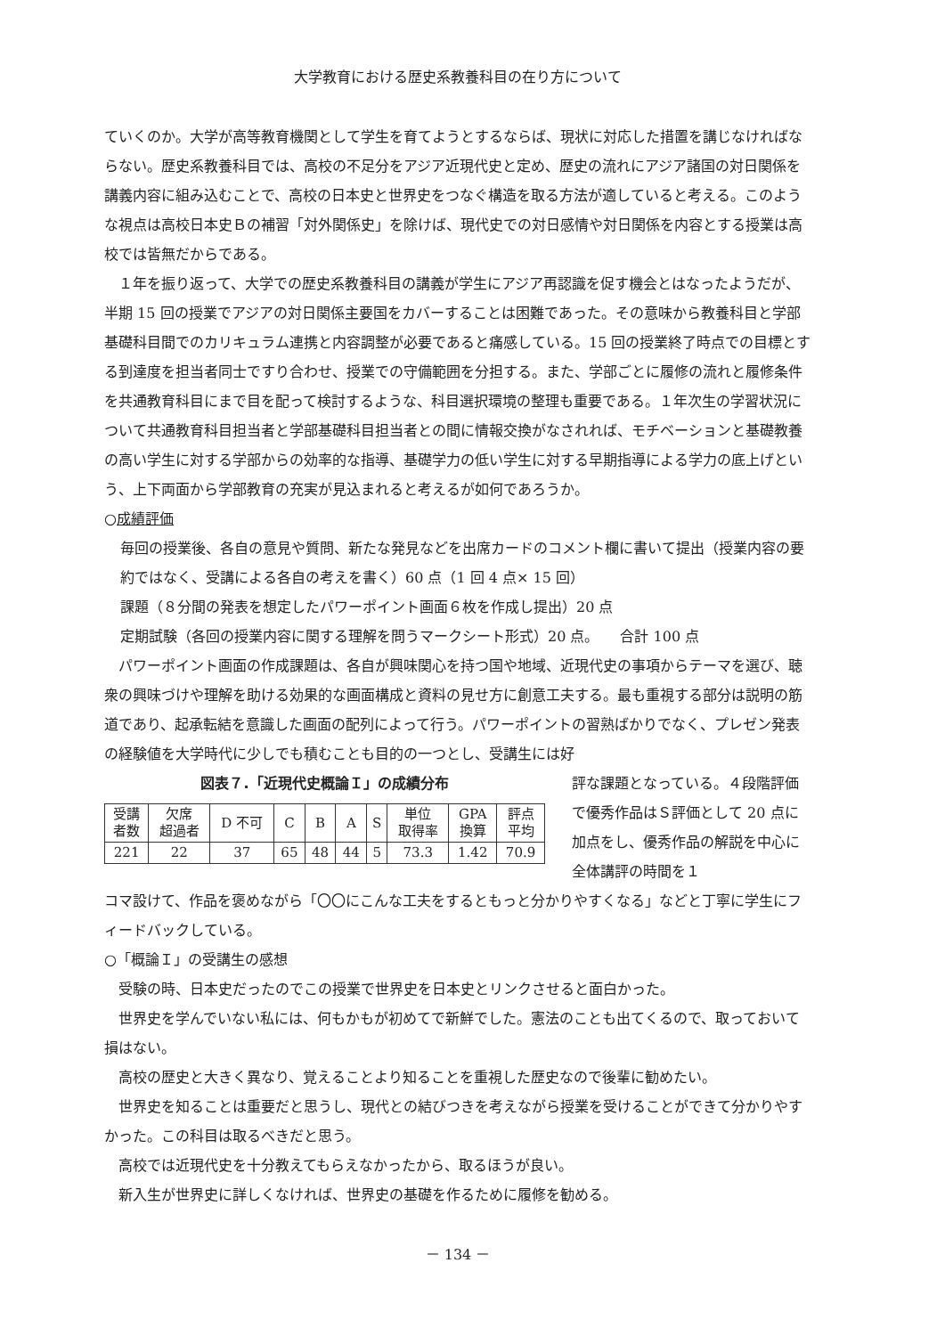大学教育における歴史系教養科目の在り方について
ていくのか。大学が高等教育機関として学生を育てようとするならば、現状に対応した措置を講じなければならない。歴史系教養科目では、高校の不足分をアジア近現代史と定め、歴史の流れにアジア諸国の対日関係を講義内容に組み込むことで、高校の日本史と世界史をつなぐ構造を取る方法が適していると考える。このような視点は高校日本史Ｂの補習「対外関係史」を除けば、現代史での対日感情や対日関係を内容とする授業は高校では皆無だからである。
　１年を振り返って、大学での歴史系教養科目の講義が学生にアジア再認識を促す機会とはなったようだが、半期 15 回の授業でアジアの対日関係主要国をカバーすることは困難であった。その意味から教養科目と学部基礎科目間でのカリキュラム連携と内容調整が必要であると痛感している。15 回の授業終了時点での目標とする到達度を担当者同士ですり合わせ、授業での守備範囲を分担する。また、学部ごとに履修の流れと履修条件を共通教育科目にまで目を配って検討するような、科目選択環境の整理も重要である。１年次生の学習状況について共通教育科目担当者と学部基礎科目担当者との間に情報交換がなされれば、モチベーションと基礎教養の高い学生に対する学部からの効率的な指導、基礎学力の低い学生に対する早期指導による学力の底上げという、上下両面から学部教育の充実が見込まれると考えるが如何であろうか。
○成績評価
毎回の授業後、各自の意見や質問、新たな発見などを出席カードのコメント欄に書いて提出（授業内容の要約ではなく、受講による各自の考えを書く）60 点（1 回 4 点× 15 回）
課題（８分間の発表を想定したパワーポイント画面６枚を作成し提出）20 点
定期試験（各回の授業内容に関する理解を問うマークシート形式）20 点。　　合計 100 点
　パワーポイント画面の作成課題は、各自が興味関心を持つ国や地域、近現代史の事項からテーマを選び、聴衆の興味づけや理解を助ける効果的な画面構成と資料の見せ方に創意工夫する。最も重視する部分は説明の筋道であり、起承転結を意識した画面の配列によって行う。パワーポイントの習熟ばかりでなく、プレゼン発表の経験値を大学時代に少しでも積むことも目的の一つとし、受講生には好
図表７.「近現代史概論Ｉ」の成績分布
| 受講 者数 | 欠席 超過者 | D 不可 | C | B | A | S | 単位 取得率 | GPA 換算 | 評点 平均 |
| 221 | 22 | 37 | 65 | 48 | 44 | 5 | 73.3 | 1.42 | 70.9 |
評な課題となっている。４段階評価で優秀作品はＳ評価として 20 点に加点をし、優秀作品の解説を中心に全体講評の時間を１
コマ設けて、作品を褒めながら「〇〇にこんな工夫をするともっと分かりやすくなる」などと丁寧に学生にフィードバックしている。
○「概論Ｉ」の受講生の感想
　受験の時、日本史だったのでこの授業で世界史を日本史とリンクさせると面白かった。
　世界史を学んでいない私には、何もかもが初めてで新鮮でした。憲法のことも出てくるので、取っておいて損はない。
　高校の歴史と大きく異なり、覚えることより知ることを重視した歴史なので後輩に勧めたい。
　世界史を知ることは重要だと思うし、現代との結びつきを考えながら授業を受けることができて分かりやすかった。この科目は取るべきだと思う。
　高校では近現代史を十分教えてもらえなかったから、取るほうが良い。
　新入生が世界史に詳しくなければ、世界史の基礎を作るために履修を勧める。
－ 134 －